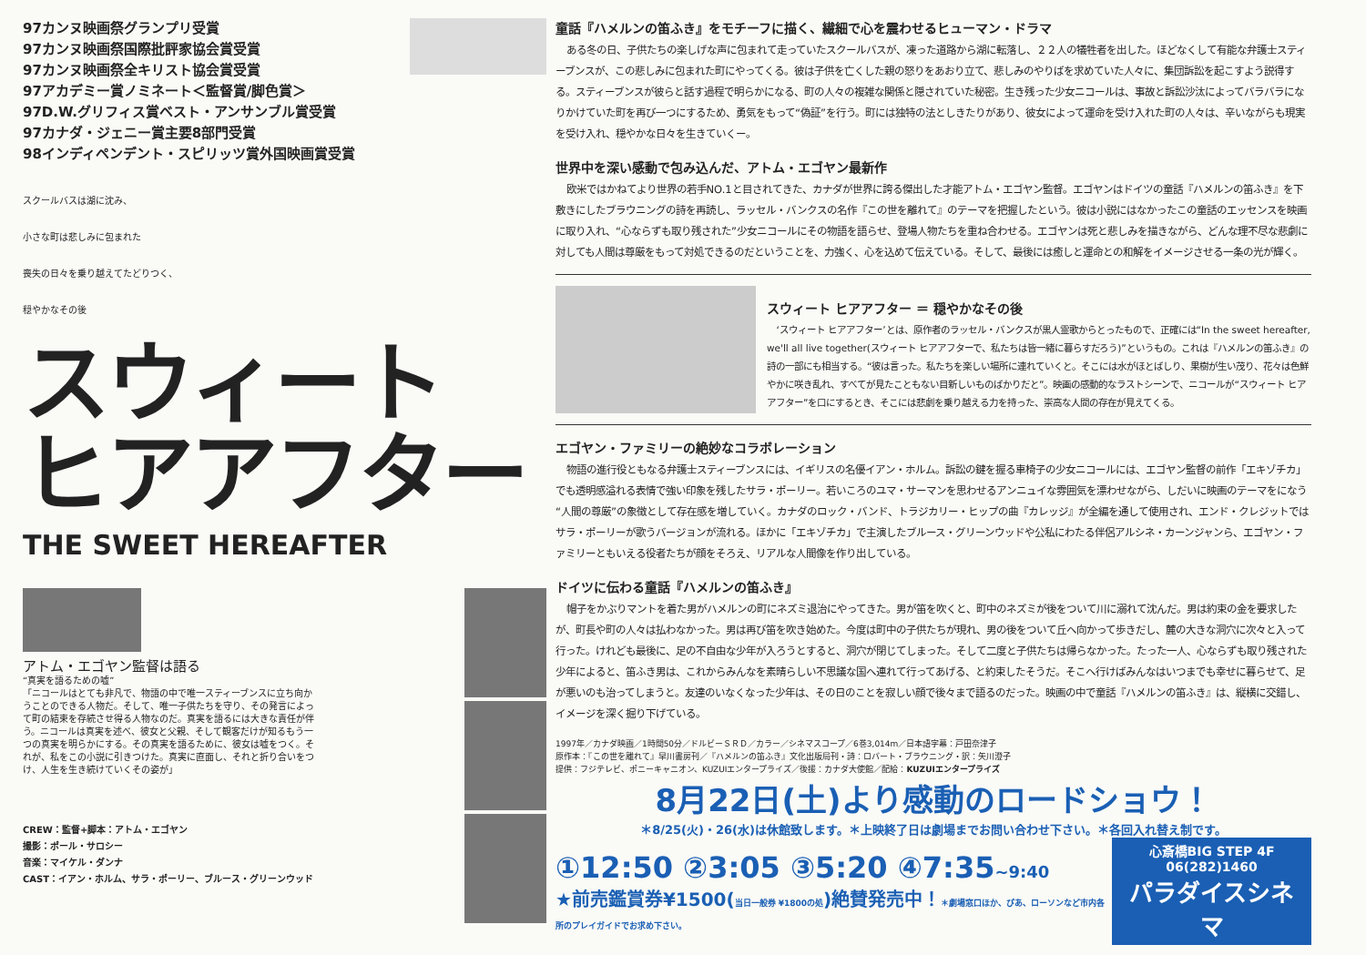97カンヌ映画祭グランプリ受賞
97カンヌ映画祭国際批評家協会賞受賞
97カンヌ映画祭全キリスト協会賞受賞
97アカデミー賞ノミネート＜監督賞/脚色賞＞
97D.W.グリフィス賞ベスト・アンサンブル賞受賞
97カナダ・ジェニー賞主要8部門受賞
98インディペンデント・スピリッツ賞外国映画賞受賞
スクールバスは湖に沈み、
小さな町は悲しみに包まれた
喪失の日々を乗り越えてたどりつく、
穏やかなその後
スウィート
ヒアアフター
THE SWEET HEREAFTER
アトム・エゴヤン監督は語る
“真実を語るための嘘”
「ニコールはとても非凡で、物語の中で唯一スティーブンスに立ち向かうことのできる人物だ。そして、唯一子供たちを守り、その発言によって町の結束を存続させ得る人物なのだ。真実を語るには大きな責任が伴う。ニコールは真実を述べ、彼女と父親、そして観客だけが知るもう一つの真実を明らかにする。その真実を語るために、彼女は嘘をつく。それが、私をこの小説に引きつけた。真実に直面し、それと折り合いをつけ、人生を生き続けていくその姿が」
CREW：監督+脚本：アトム・エゴヤン
撮影：ポール・サロシー
音楽：マイケル・ダンナ
CAST：イアン・ホルム、サラ・ポーリー、ブルース・グリーンウッド
童話『ハメルンの笛ふき』をモチーフに描く、繊細で心を震わせるヒューマン・ドラマ
ある冬の日、子供たちの楽しげな声に包まれて走っていたスクールバスが、凍った道路から湖に転落し、２２人の犠牲者を出した。ほどなくして有能な弁護士スティーブンスが、この悲しみに包まれた町にやってくる。彼は子供を亡くした親の怒りをあおり立て、悲しみのやりばを求めていた人々に、集団訴訟を起こすよう説得する。スティーブンスが彼らと話す過程で明らかになる、町の人々の複雑な関係と隠されていた秘密。生き残った少女ニコールは、事故と訴訟沙汰によってバラバラになりかけていた町を再び一つにするため、勇気をもって“偽証”を行う。町には独特の法としきたりがあり、彼女によって運命を受け入れた町の人々は、辛いながらも現実を受け入れ、穏やかな日々を生きていくー。
世界中を深い感動で包み込んだ、アトム・エゴヤン最新作
欧米ではかねてより世界の若手NO.1と目されてきた、カナダが世界に誇る傑出した才能アトム・エゴヤン監督。エゴヤンはドイツの童話『ハメルンの笛ふき』を下敷きにしたブラウニングの詩を再読し、ラッセル・バンクスの名作『この世を離れて』のテーマを把握したという。彼は小説にはなかったこの童話のエッセンスを映画に取り入れ、“心ならずも取り残された”少女ニコールにその物語を語らせ、登場人物たちを重ね合わせる。エゴヤンは死と悲しみを描きながら、どんな理不尽な悲劇に対しても人間は尊厳をもって対処できるのだということを、力強く、心を込めて伝えている。そして、最後には癒しと運命との和解をイメージさせる一条の光が輝く。
スウィート ヒアアフター ＝ 穏やかなその後
‘スウィート ヒアアフター’とは、原作者のラッセル・バンクスが黒人霊歌からとったもので、正確には“In the sweet hereafter, we'll all live together(スウィート ヒアアフターで、私たちは皆一緒に暮らすだろう)”というもの。これは『ハメルンの笛ふき』の詩の一部にも相当する。“彼は言った。私たちを楽しい場所に連れていくと。そこには水がほとばしり、果樹が生い茂り、花々は色鮮やかに咲き乱れ、すべてが見たこともない目新しいものばかりだと”。映画の感動的なラストシーンで、ニコールが“スウィート ヒアアフター”を口にするとき、そこには悲劇を乗り越える力を持った、崇高な人間の存在が見えてくる。
エゴヤン・ファミリーの絶妙なコラボレーション
物語の進行役ともなる弁護士スティーブンスには、イギリスの名優イアン・ホルム。訴訟の鍵を握る車椅子の少女ニコールには、エゴヤン監督の前作「エキゾチカ」でも透明感溢れる表情で強い印象を残したサラ・ポーリー。若いころのユマ・サーマンを思わせるアンニュイな雰囲気を漂わせながら、しだいに映画のテーマをになう“人間の尊厳”の象徴として存在感を増していく。カナダのロック・バンド、トラジカリー・ヒップの曲『カレッジ』が全編を通して使用され、エンド・クレジットではサラ・ポーリーが歌うバージョンが流れる。ほかに「エキゾチカ」で主演したブルース・グリーンウッドや公私にわたる伴侶アルシネ・カーンジャンら、エゴヤン・ファミリーともいえる役者たちが顔をそろえ、リアルな人間像を作り出している。
ドイツに伝わる童話『ハメルンの笛ふき』
帽子をかぶりマントを着た男がハメルンの町にネズミ退治にやってきた。男が笛を吹くと、町中のネズミが後をついて川に溺れて沈んだ。男は約束の金を要求したが、町長や町の人々は払わなかった。男は再び笛を吹き始めた。今度は町中の子供たちが現れ、男の後をついて丘へ向かって歩きだし、麓の大きな洞穴に次々と入って行った。けれども最後に、足の不自由な少年が入ろうとすると、洞穴が閉じてしまった。そして二度と子供たちは帰らなかった。たった一人、心ならずも取り残された少年によると、笛ふき男は、これからみんなを素晴らしい不思議な国へ連れて行ってあげる、と約束したそうだ。そこへ行けばみんなはいつまでも幸せに暮らせて、足が悪いのも治ってしまうと。友達のいなくなった少年は、その日のことを寂しい顔で後々まで語るのだった。映画の中で童話『ハメルンの笛ふき』は、縦横に交錯し、イメージを深く掘り下げている。
1997年／カナダ映画／1時間50分／ドルビーＳＲＤ／カラー／シネマスコープ／6巻3,014m／日本語字幕：戸田奈津子
原作本：『この世を離れて』早川書房刊／『ハメルンの笛ふき』文化出版局刊・詩：ロバート・ブラウニング・訳：矢川澄子
提供：フジテレビ、ポニーキャニオン、KUZUIエンタープライズ／後援：カナダ大使館／配給：KUZUIエンタープライズ
8月22日(土)より感動のロードショウ！
＊8/25(火)・26(水)は休館致します。＊上映終了日は劇場までお問い合わせ下さい。＊各回入れ替え制です。
①12:50 ②3:05 ③5:20 ④7:35~9:40
★前売鑑賞券¥1500(当日一般券 ¥1800の処)絶賛発売中！＊劇場窓口ほか、ぴあ、ローソンなど市内各所のプレイガイドでお求め下さい。
心斎橋BIG STEP 4F 06(282)1460
パラダイスシネマ